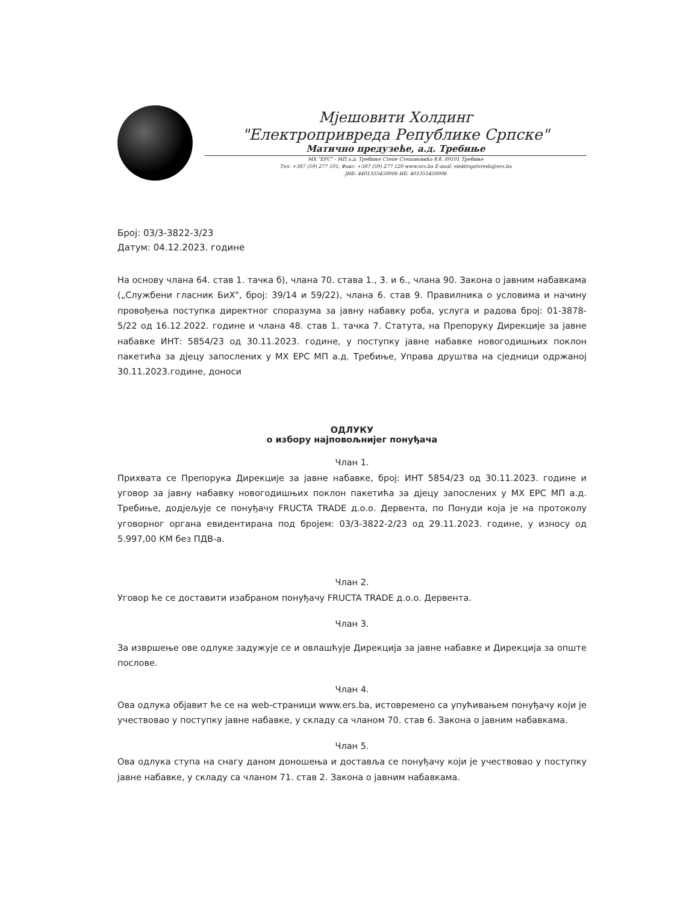Мјешовити Холдинг
"Електропривреда Републике Српске"
Матично предузеће, а.д. Требиње
МХ "ЕРС" - МП а.д. Требиње Степе Степановића б.б. 89101 Требиње
Тел: +387 (59) 277 101; Факс: +387 (59) 277 120 www.ers.ba E-mail: elektroprivreda@ers.ba
ЈИБ: 4401355450006 ИБ: 401355450006
Број: 03/3-3822-3/23
Датум: 04.12.2023. године
На основу члана 64. став 1. тачка б), члана 70. става 1., 3. и 6., члана 90. Закона о јавним набавкама („Службени гласник БиХ", број: 39/14 и 59/22), члана 6. став 9. Правилника о условима и начину провођења поступка директног споразума за јавну набавку роба, услуга и радова број: 01-3878-5/22 од 16.12.2022. године и члана 48. став 1. тачка 7. Статута, на Препоруку Дирекције за јавне набавке ИНТ: 5854/23 од 30.11.2023. године, у поступку јавне набавке новогодишњих поклон пакетића за дјецу запослених у МХ ЕРС МП а.д. Требиње, Управа друштва на сједници одржаној 30.11.2023.године, доноси
ОДЛУКУ
о избору најповољнијег понуђача
Члан 1.
Прихвата се Препорука Дирекције за јавне набавке, број: ИНТ 5854/23 од 30.11.2023. године и уговор за јавну набавку новогодишњих поклон пакетића за дјецу запослених у МХ ЕРС МП а.д. Требиње, додјељује се понуђачу FRUCTA TRADE д.о.о. Дервента, по Понуди која је на протоколу уговорног органа евидентирана под бројем: 03/3-3822-2/23 од 29.11.2023. године, у износу од 5.997,00 КМ без ПДВ-а.
Члан 2.
Уговор ће се доставити изабраном понуђачу FRUCTA TRADE д.о.о. Дервента.
Члан 3.
За извршење ове одлуке задужује се и овлашћује Дирекција за јавне набавке и Дирекција за опште послове.
Члан 4.
Ова одлука објавит ће се на web-страници www.ers.ba, истовремено са упућивањем понуђачу који је учествовао у поступку јавне набавке, у складу са чланом 70. став 6. Закона о јавним набавкама.
Члан 5.
Ова одлука ступа на снагу даном доношења и доставља се понуђачу који је учествовао у поступку јавне набавке, у складу са чланом 71. став 2. Закона о јавним набавкама.